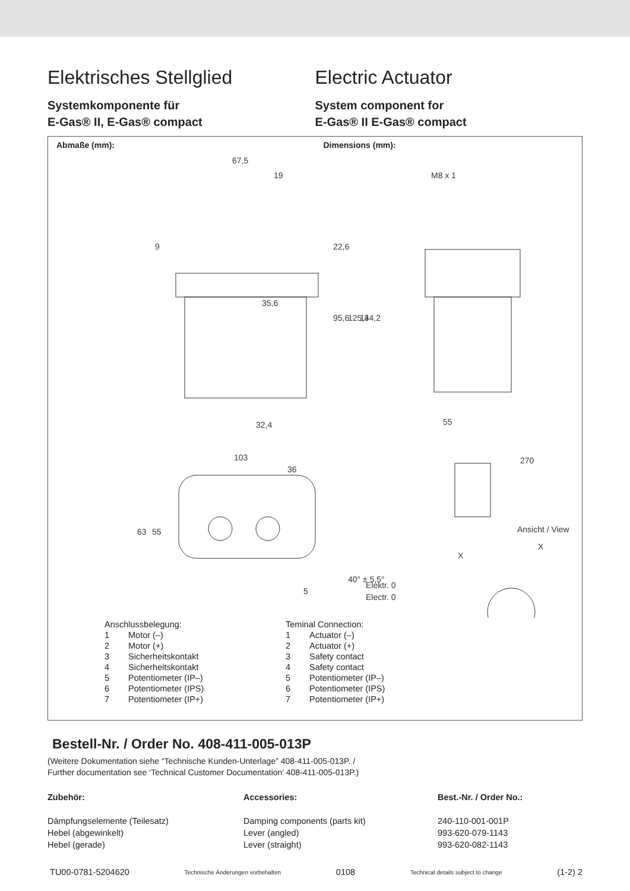Elektrisches Stellglied
Systemkomponente für
E-Gas® II, E-Gas® compact
Electric Actuator
System component for
E-Gas® II E-Gas® compact
Abmaße (mm): Dimensions (mm):
67,5
19
M8 x 1
35,6
95,6
125,3
144,2
22,6
9
32,4
55
270
103
36
63
55
40° ± 5,5°
5
Elektr. 0
Electr. 0
Ansicht / View
X
X
| Anschlussbelegung: | |
| 1 | Motor (–) |
| 2 | Motor (+) |
| 3 | Sicherheitskontakt |
| 4 | Sicherheitskontakt |
| 5 | Potentiometer (IP–) |
| 6 | Potentiometer (IPS) |
| 7 | Potentiometer (IP+) |
| Teminal Connection: | |
| 1 | Actuator (–) |
| 2 | Actuator (+) |
| 3 | Safety contact |
| 4 | Safety contact |
| 5 | Potentiometer (IP–) |
| 6 | Potentiometer (IPS) |
| 7 | Potentiometer (IP+) |
Bestell-Nr. / Order No. 408-411-005-013P
(Weitere Dokumentation siehe “Technische Kunden-Unterlage” 408-411-005-013P. /
Further documentation see ‘Technical Customer Documentation’ 408-411-005-013P.)
Zubehör:
Dämpfungselemente (Teilesatz)
Hebel (abgewinkelt)
Hebel (gerade)
Accessories:
Damping components (parts kit)
Lever (angled)
Lever (straight)
Best.-Nr. / Order No.:
240-110-001-001P
993-620-079-1143
993-620-082-1143
TU00-0781-5204620 Technische Änderungen vorbehalten 0108 Technical details subject to change (1-2) 2